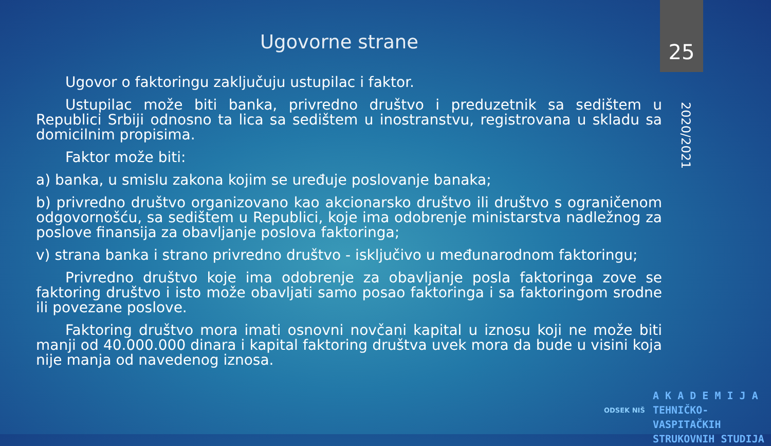Ugovorne strane 25
Ugovor o faktoringu zaključuju ustupilac i faktor.
Ustupilac može biti banka, privredno društvo i preduzetnik sa sedištem u Republici Srbiji odnosno ta lica sa sedištem u inostranstvu, registrovana u skladu sa domicilnim propisima.
Faktor može biti:
a) banka, u smislu zakona kojim se uređuje poslovanje banaka;
b) privredno društvo organizovano kao akcionarsko društvo ili društvo s ograničenom odgovornošću, sa sedištem u Republici, koje ima odobrenje ministarstva nadležnog za poslove finansija za obavljanje poslova faktoringa;
v) strana banka i strano privredno društvo - isključivo u međunarodnom faktoringu;
Privredno društvo koje ima odobrenje za obavljanje posla faktoringa zove se faktoring društvo i isto može obavljati samo posao faktoringa i sa faktoringom srodne ili povezane poslove.
Faktoring društvo mora imati osnovni novčani kapital u iznosu koji ne može biti manji od 40.000.000 dinara i kapital faktoring društva uvek mora da bude u visini koja nije manja od navedenog iznosa.
2020/2021
ODSEK NIŠ
A K A D E M I J A
TEHNIČKO-VASPITAČKIH
STRUKOVNIH STUDIJA